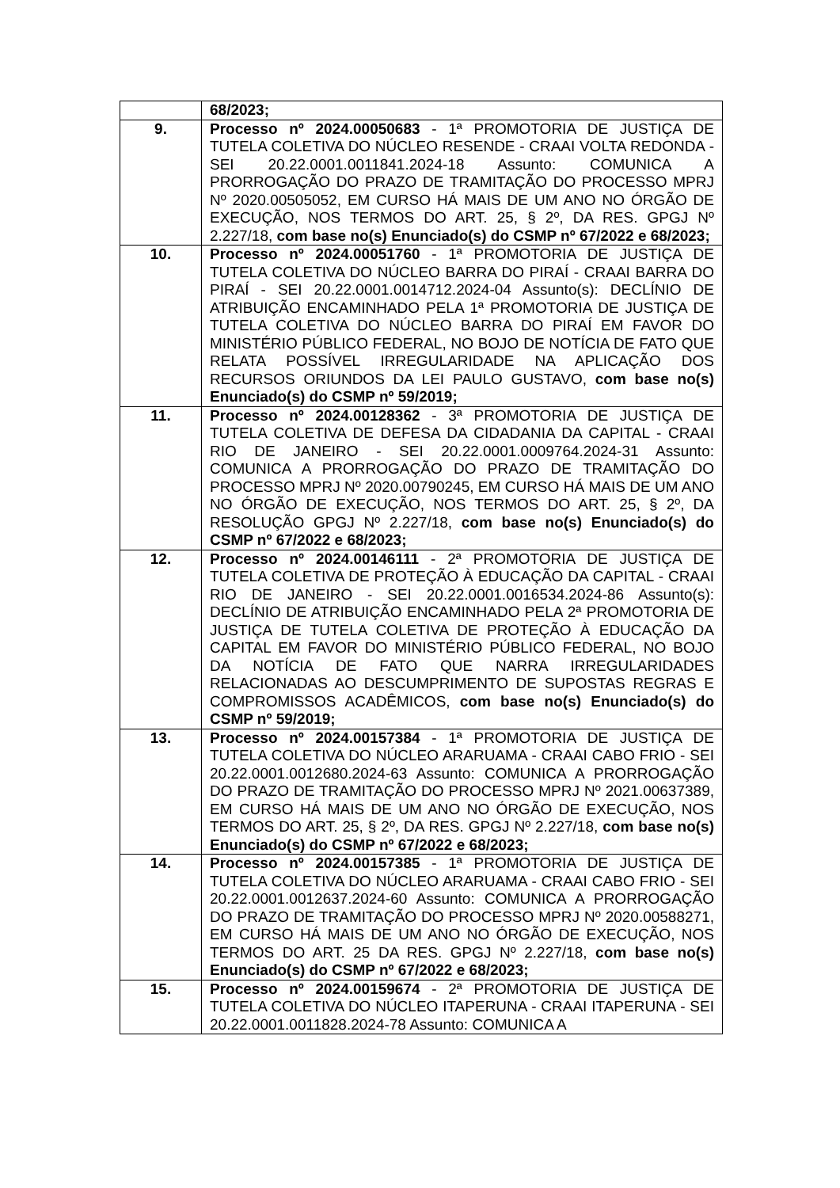| | 68/2023; |
| 9. | Processo nº 2024.00050683 - 1ª PROMOTORIA DE JUSTIÇA DE TUTELA COLETIVA DO NÚCLEO RESENDE - CRAAI VOLTA REDONDA - SEI 20.22.0001.0011841.2024-18 Assunto: COMUNICA A PRORROGAÇÃO DO PRAZO DE TRAMITAÇÃO DO PROCESSO MPRJ Nº 2020.00505052, EM CURSO HÁ MAIS DE UM ANO NO ÓRGÃO DE EXECUÇÃO, NOS TERMOS DO ART. 25, § 2º, DA RES. GPGJ Nº 2.227/18, com base no(s) Enunciado(s) do CSMP nº 67/2022 e 68/2023; |
| 10. | Processo nº 2024.00051760 - 1ª PROMOTORIA DE JUSTIÇA DE TUTELA COLETIVA DO NÚCLEO BARRA DO PIRAÍ - CRAAI BARRA DO PIRAÍ - SEI 20.22.0001.0014712.2024-04 Assunto(s): DECLÍNIO DE ATRIBUIÇÃO ENCAMINHADO PELA 1ª PROMOTORIA DE JUSTIÇA DE TUTELA COLETIVA DO NÚCLEO BARRA DO PIRAÍ EM FAVOR DO MINISTÉRIO PÚBLICO FEDERAL, NO BOJO DE NOTÍCIA DE FATO QUE RELATA POSSÍVEL IRREGULARIDADE NA APLICAÇÃO DOS RECURSOS ORIUNDOS DA LEI PAULO GUSTAVO, com base no(s) Enunciado(s) do CSMP nº 59/2019; |
| 11. | Processo nº 2024.00128362 - 3ª PROMOTORIA DE JUSTIÇA DE TUTELA COLETIVA DE DEFESA DA CIDADANIA DA CAPITAL - CRAAI RIO DE JANEIRO - SEI 20.22.0001.0009764.2024-31 Assunto: COMUNICA A PRORROGAÇÃO DO PRAZO DE TRAMITAÇÃO DO PROCESSO MPRJ Nº 2020.00790245, EM CURSO HÁ MAIS DE UM ANO NO ÓRGÃO DE EXECUÇÃO, NOS TERMOS DO ART. 25, § 2º, DA RESOLUÇÃO GPGJ Nº 2.227/18, com base no(s) Enunciado(s) do CSMP nº 67/2022 e 68/2023; |
| 12. | Processo nº 2024.00146111 - 2ª PROMOTORIA DE JUSTIÇA DE TUTELA COLETIVA DE PROTEÇÃO À EDUCAÇÃO DA CAPITAL - CRAAI RIO DE JANEIRO - SEI 20.22.0001.0016534.2024-86 Assunto(s): DECLÍNIO DE ATRIBUIÇÃO ENCAMINHADO PELA 2ª PROMOTORIA DE JUSTIÇA DE TUTELA COLETIVA DE PROTEÇÃO À EDUCAÇÃO DA CAPITAL EM FAVOR DO MINISTÉRIO PÚBLICO FEDERAL, NO BOJO DA NOTÍCIA DE FATO QUE NARRA IRREGULARIDADES RELACIONADAS AO DESCUMPRIMENTO DE SUPOSTAS REGRAS E COMPROMISSOS ACADÊMICOS, com base no(s) Enunciado(s) do CSMP nº 59/2019; |
| 13. | Processo nº 2024.00157384 - 1ª PROMOTORIA DE JUSTIÇA DE TUTELA COLETIVA DO NÚCLEO ARARUAMA - CRAAI CABO FRIO - SEI 20.22.0001.0012680.2024-63 Assunto: COMUNICA A PRORROGAÇÃO DO PRAZO DE TRAMITAÇÃO DO PROCESSO MPRJ Nº 2021.00637389, EM CURSO HÁ MAIS DE UM ANO NO ÓRGÃO DE EXECUÇÃO, NOS TERMOS DO ART. 25, § 2º, DA RES. GPGJ Nº 2.227/18, com base no(s) Enunciado(s) do CSMP nº 67/2022 e 68/2023; |
| 14. | Processo nº 2024.00157385 - 1ª PROMOTORIA DE JUSTIÇA DE TUTELA COLETIVA DO NÚCLEO ARARUAMA - CRAAI CABO FRIO - SEI 20.22.0001.0012637.2024-60 Assunto: COMUNICA A PRORROGAÇÃO DO PRAZO DE TRAMITAÇÃO DO PROCESSO MPRJ Nº 2020.00588271, EM CURSO HÁ MAIS DE UM ANO NO ÓRGÃO DE EXECUÇÃO, NOS TERMOS DO ART. 25 DA RES. GPGJ Nº 2.227/18, com base no(s) Enunciado(s) do CSMP nº 67/2022 e 68/2023; |
| 15. | Processo nº 2024.00159674 - 2ª PROMOTORIA DE JUSTIÇA DE TUTELA COLETIVA DO NÚCLEO ITAPERUNA - CRAAI ITAPERUNA - SEI 20.22.0001.0011828.2024-78 Assunto: COMUNICA A |